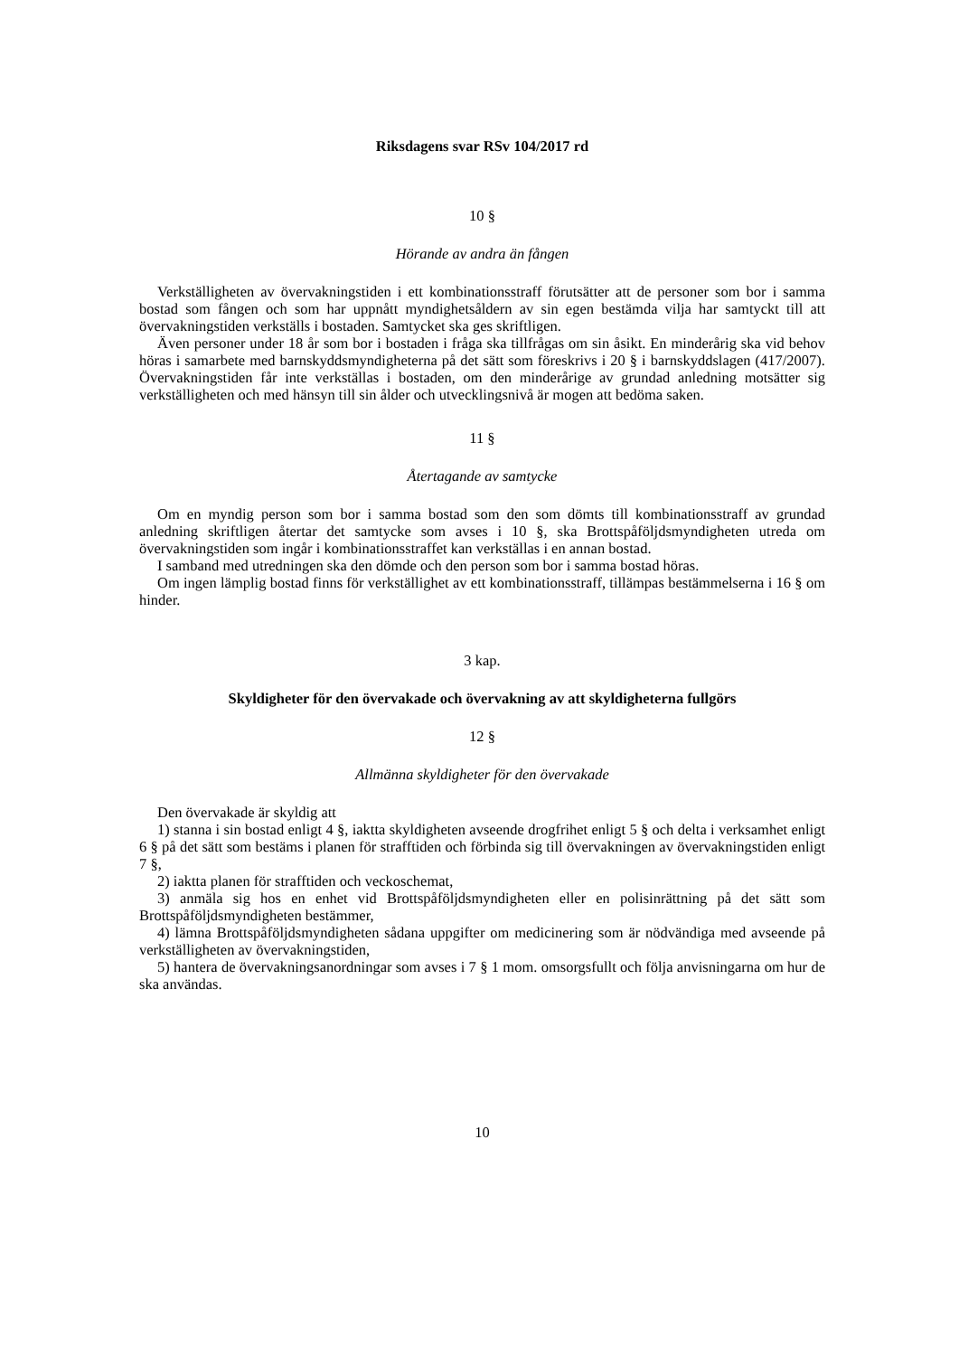Riksdagens svar RSv 104/2017 rd
10 §
Hörande av andra än fången
Verkställigheten av övervakningstiden i ett kombinationsstraff förutsätter att de personer som bor i samma bostad som fången och som har uppnått myndighetsåldern av sin egen bestämda vilja har samtyckt till att övervakningstiden verkställs i bostaden. Samtycket ska ges skriftligen.
Även personer under 18 år som bor i bostaden i fråga ska tillfrågas om sin åsikt. En minderårig ska vid behov höras i samarbete med barnskyddsmyndigheterna på det sätt som föreskrivs i 20 § i barnskyddslagen (417/2007). Övervakningstiden får inte verkställas i bostaden, om den minderårige av grundad anledning motsätter sig verkställigheten och med hänsyn till sin ålder och utvecklingsnivå är mogen att bedöma saken.
11 §
Återtagande av samtycke
Om en myndig person som bor i samma bostad som den som dömts till kombinationsstraff av grundad anledning skriftligen återtar det samtycke som avses i 10 §, ska Brottspåföljdsmyndigheten utreda om övervakningstiden som ingår i kombinationsstraffet kan verkställas i en annan bostad.
I samband med utredningen ska den dömde och den person som bor i samma bostad höras.
Om ingen lämplig bostad finns för verkställighet av ett kombinationsstraff, tillämpas bestämmelserna i 16 § om hinder.
3 kap.
Skyldigheter för den övervakade och övervakning av att skyldigheterna fullgörs
12 §
Allmänna skyldigheter för den övervakade
Den övervakade är skyldig att
1) stanna i sin bostad enligt 4 §, iaktta skyldigheten avseende drogfrihet enligt 5 § och delta i verksamhet enligt 6 § på det sätt som bestäms i planen för strafftiden och förbinda sig till övervakningen av övervakningstiden enligt 7 §,
2) iaktta planen för strafftiden och veckoschemat,
3) anmäla sig hos en enhet vid Brottspåföljdsmyndigheten eller en polisinrättning på det sätt som Brottspåföljdsmyndigheten bestämmer,
4) lämna Brottspåföljdsmyndigheten sådana uppgifter om medicinering som är nödvändiga med avseende på verkställigheten av övervakningstiden,
5) hantera de övervakningsanordningar som avses i 7 § 1 mom. omsorgsfullt och följa anvisningarna om hur de ska användas.
10